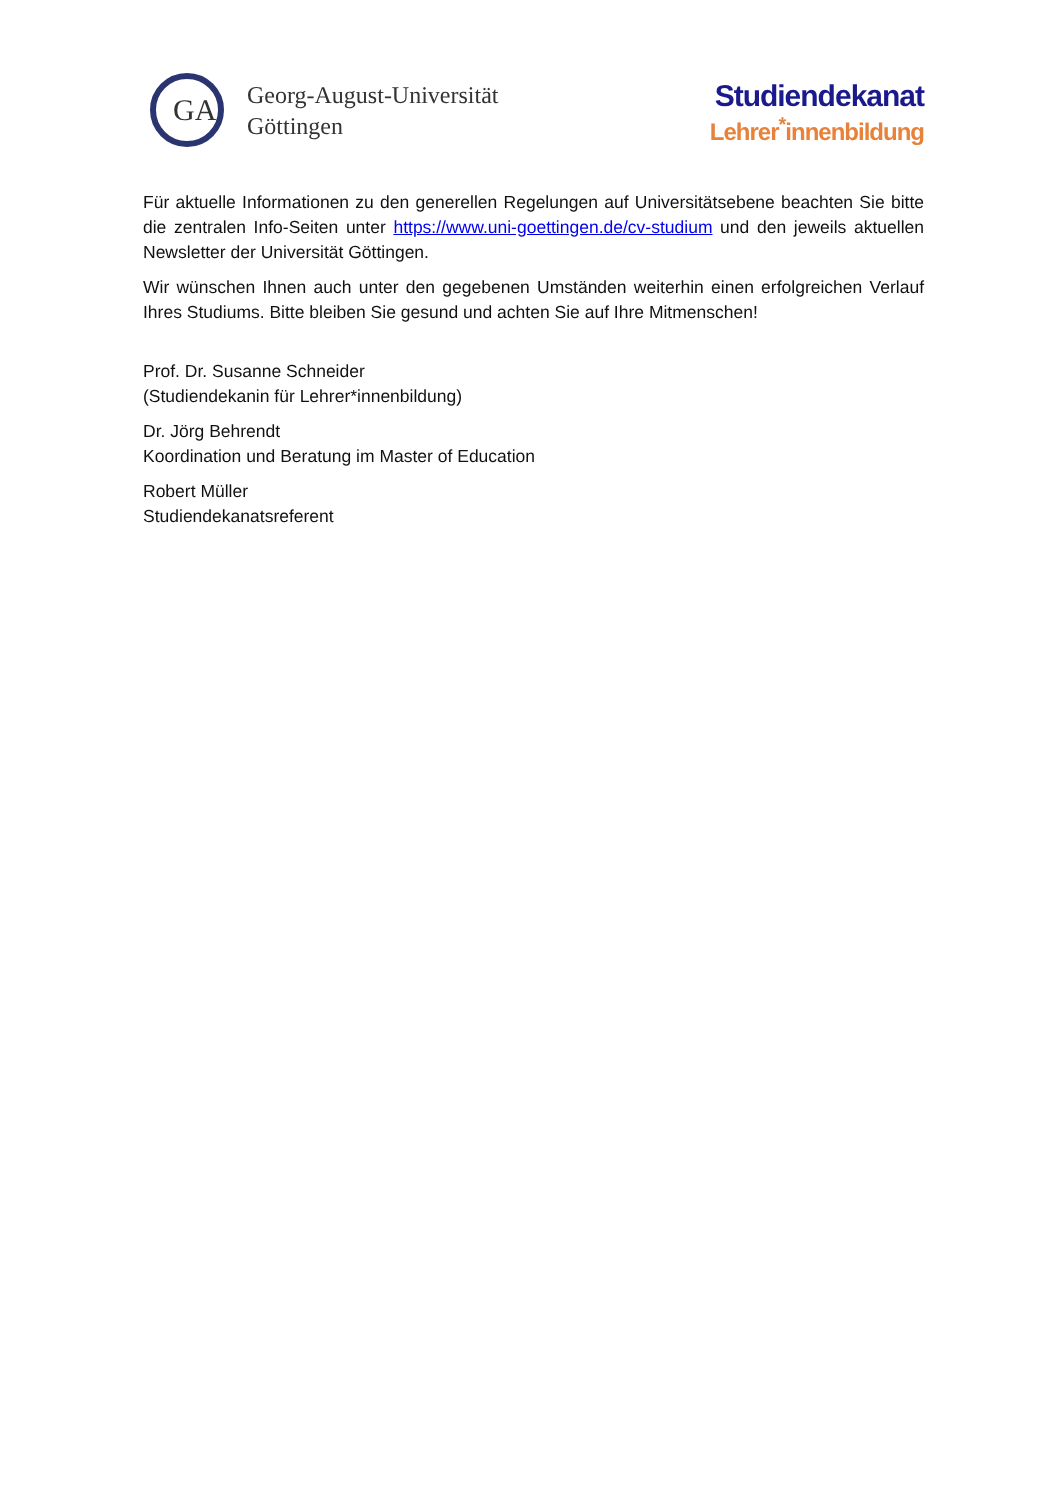GA
Georg-August-Universität
Göttingen
Studiendekanat
Lehrer<sup>*</sup>innenbildung
Für aktuelle Informationen zu den generellen Regelungen auf Universitätsebene beachten Sie bitte die zentralen Info-Seiten unter https://www.uni-goettingen.de/cv-studium und den jeweils aktuellen Newsletter der Universität Göttingen.
Wir wünschen Ihnen auch unter den gegebenen Umständen weiterhin einen erfolgreichen Verlauf Ihres Studiums. Bitte bleiben Sie gesund und achten Sie auf Ihre Mitmenschen!
Prof. Dr. Susanne Schneider
(Studiendekanin für Lehrer*innenbildung)
Dr. Jörg Behrendt
Koordination und Beratung im Master of Education
Robert Müller
Studiendekanatsreferent